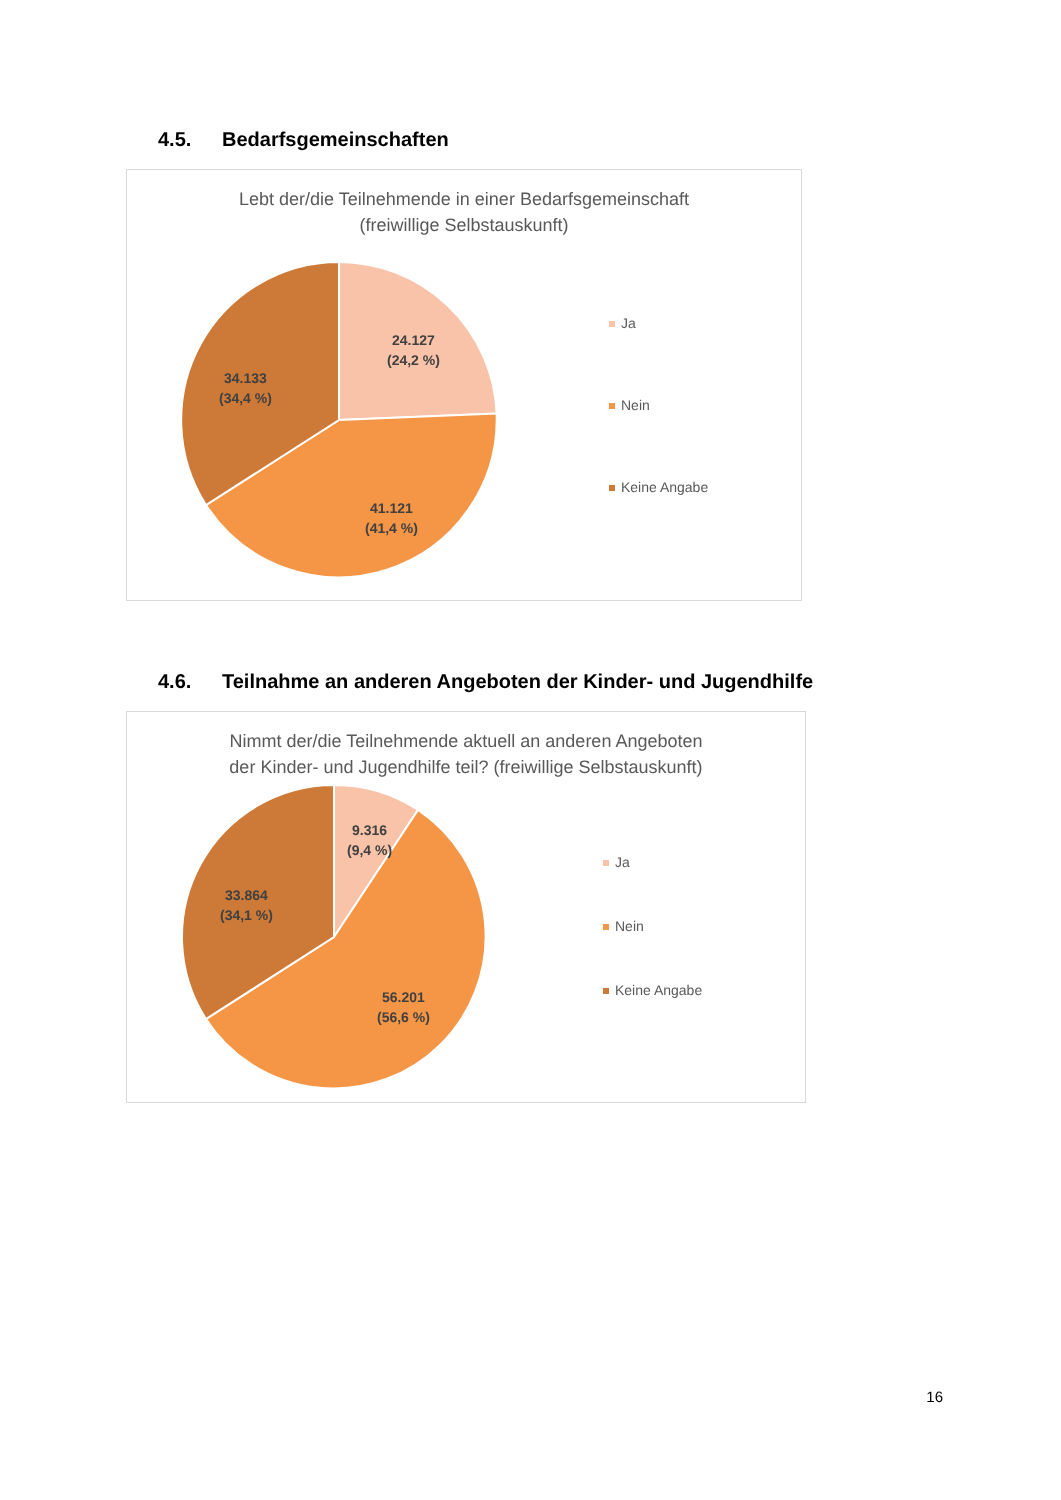4.5. Bedarfsgemeinschaften
Lebt der/die Teilnehmende in einer Bedarfsgemeinschaft
(freiwillige Selbstauskunft)
24.127
(24,2 %)
34.133
(34,4 %)
41.121
(41,4 %)
Ja
Nein
Keine Angabe
4.6. Teilnahme an anderen Angeboten der Kinder- und Jugendhilfe
Nimmt der/die Teilnehmende aktuell an anderen Angeboten
der Kinder- und Jugendhilfe teil? (freiwillige Selbstauskunft)
9.316
(9,4 %)
33.864
(34,1 %)
56.201
(56,6 %)
Ja
Nein
Keine Angabe
16